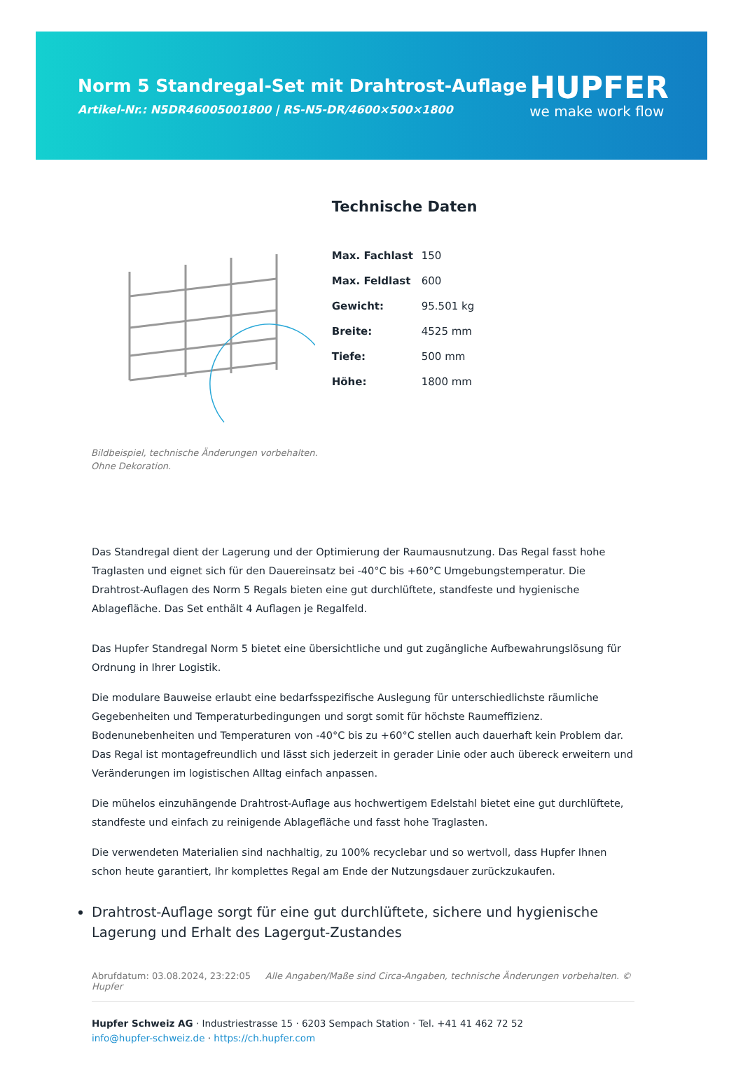Norm 5 Standregal-Set mit Drahtrost-Auflage
Artikel-Nr.: N5DR46005001800 | RS-N5-DR/4600×500×1800
HUPFER
we make work flow
Bildbeispiel, technische Änderungen vorbehalten.
Ohne Dekoration.
Technische Daten
| Max. Fachlast | 150 |
| Max. Feldlast | 600 |
| Gewicht: | 95.501 kg |
| Breite: | 4525 mm |
| Tiefe: | 500 mm |
| Höhe: | 1800 mm |
Das Standregal dient der Lagerung und der Optimierung der Raumausnutzung. Das Regal fasst hohe Traglasten und eignet sich für den Dauereinsatz bei -40°C bis +60°C Umgebungstemperatur. Die Drahtrost-Auflagen des Norm 5 Regals bieten eine gut durchlüftete, standfeste und hygienische Ablagefläche. Das Set enthält 4 Auflagen je Regalfeld.
Das Hupfer Standregal Norm 5 bietet eine übersichtliche und gut zugängliche Aufbewahrungslösung für Ordnung in Ihrer Logistik.
Die modulare Bauweise erlaubt eine bedarfsspezifische Auslegung für unterschiedlichste räumliche Gegebenheiten und Temperaturbedingungen und sorgt somit für höchste Raumeffizienz. Bodenunebenheiten und Temperaturen von -40°C bis zu +60°C stellen auch dauerhaft kein Problem dar. Das Regal ist montagefreundlich und lässt sich jederzeit in gerader Linie oder auch übereck erweitern und Veränderungen im logistischen Alltag einfach anpassen.
Die mühelos einzuhängende Drahtrost-Auflage aus hochwertigem Edelstahl bietet eine gut durchlüftete, standfeste und einfach zu reinigende Ablagefläche und fasst hohe Traglasten.
Die verwendeten Materialien sind nachhaltig, zu 100% recyclebar und so wertvoll, dass Hupfer Ihnen schon heute garantiert, Ihr komplettes Regal am Ende der Nutzungsdauer zurückzukaufen.
Drahtrost-Auflage sorgt für eine gut durchlüftete, sichere und hygienische Lagerung und Erhalt des Lagergut-Zustandes
Abrufdatum: 03.08.2024, 23:22:05 Alle Angaben/Maße sind Circa-Angaben, technische Änderungen vorbehalten. © Hupfer
Hupfer Schweiz AG · Industriestrasse 15 · 6203 Sempach Station · Tel. +41 41 462 72 52
info@hupfer-schweiz.de · https://ch.hupfer.com